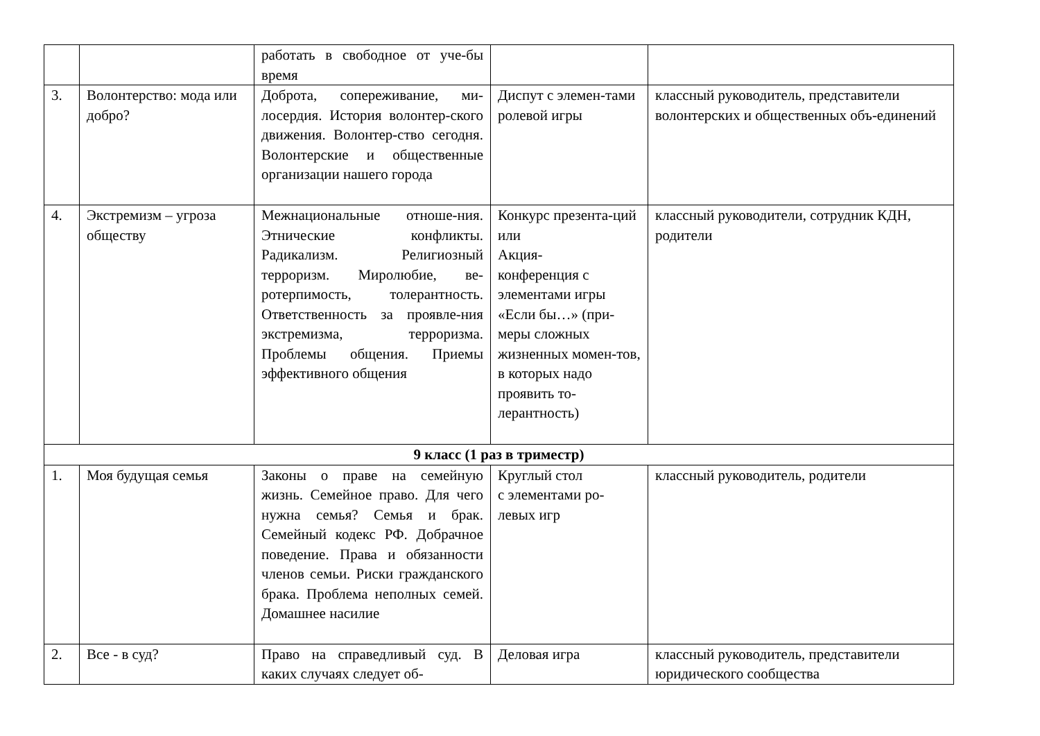| | | работать в свободное от уче-бы время | | |
| 3. | Волонтерство: мода или добро? | Доброта, сопереживание, ми-лосердия. История волонтер-ского движения. Волонтер-ство сегодня. Волонтерские и общественные организации нашего города | Диспут с элемен-тами ролевой игры | классный руководитель, представители волонтерских и общественных объ-единений |
| 4. | Экстремизм – угроза обществу | Межнациональные отноше-ния. Этнические конфликты. Радикализм. Религиозный терроризм. Миролюбие, ве-ротерпимость, толерантность. Ответственность за проявле-ния экстремизма, терроризма. Проблемы общения. Приемы эффективного общения | Конкурс презента-ций или Акция- конференция с элементами игры «Если бы…» (при-меры сложных жизненных момен-тов, в которых надо проявить то-лерантность) | классный руководители, сотрудник КДН, родители |
| 9 класс (1 раз в триместр) | | | | |
| 1. | Моя будущая семья | Законы о праве на семейную жизнь. Семейное право. Для чего нужна семья? Семья и брак. Семейный кодекс РФ. Добрачное поведение. Права и обязанности членов семьи. Риски гражданского брака. Проблема неполных семей. Домашнее насилие | Круглый стол с элементами ро-левых игр | классный руководитель, родители |
| 2. | Все - в суд? | Право на справедливый суд. В каких случаях следует об- | Деловая игра | классный руководитель, представители юридического сообщества |